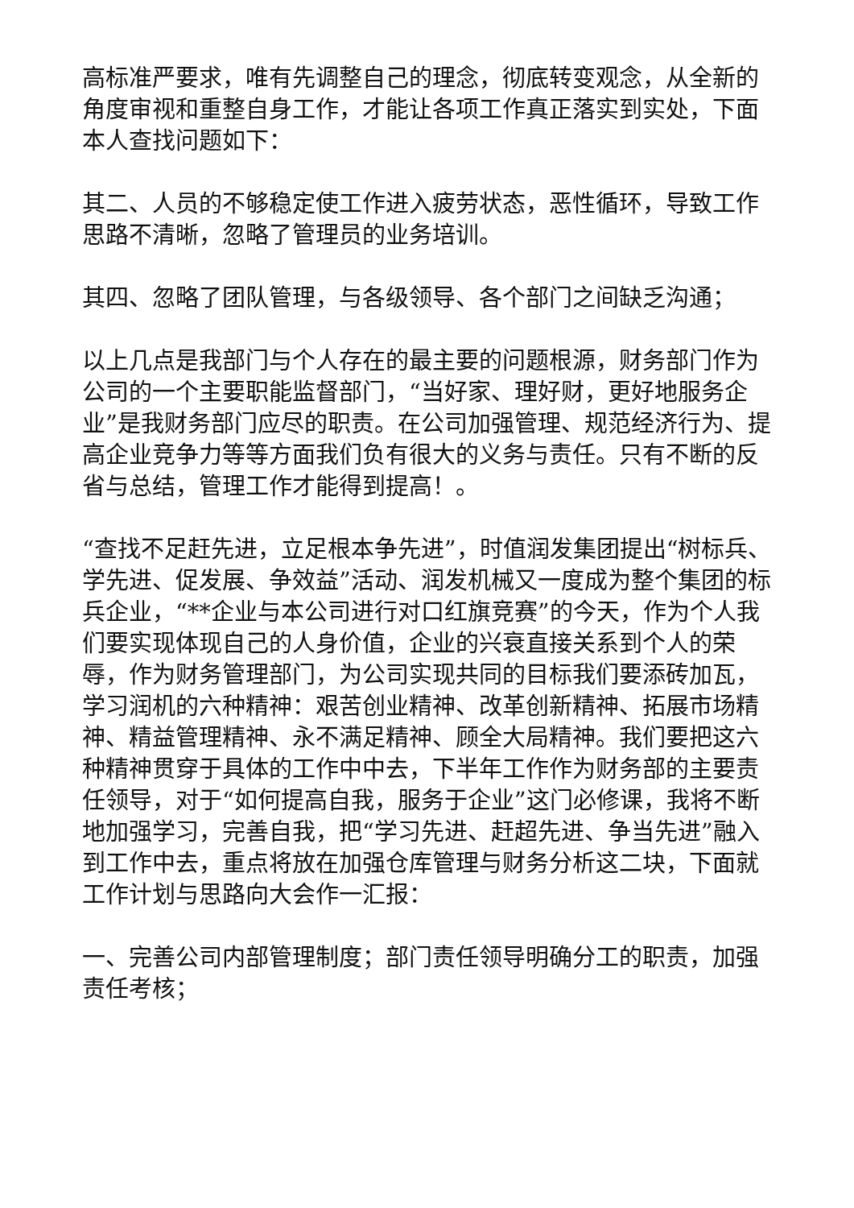高标准严要求，唯有先调整自己的理念，彻底转变观念，从全新的角度审视和重整自身工作，才能让各项工作真正落实到实处，下面本人查找问题如下：
其二、人员的不够稳定使工作进入疲劳状态，恶性循环，导致工作思路不清晰，忽略了管理员的业务培训。
其四、忽略了团队管理，与各级领导、各个部门之间缺乏沟通；
以上几点是我部门与个人存在的最主要的问题根源，财务部门作为公司的一个主要职能监督部门，“当好家、理好财，更好地服务企业”是我财务部门应尽的职责。在公司加强管理、规范经济行为、提高企业竞争力等等方面我们负有很大的义务与责任。只有不断的反省与总结，管理工作才能得到提高！。
“查找不足赶先进，立足根本争先进”，时值润发集团提出“树标兵、学先进、促发展、争效益”活动、润发机械又一度成为整个集团的标兵企业，“**企业与本公司进行对口红旗竞赛”的今天，作为个人我们要实现体现自己的人身价值，企业的兴衰直接关系到个人的荣辱，作为财务管理部门，为公司实现共同的目标我们要添砖加瓦，学习润机的六种精神：艰苦创业精神、改革创新精神、拓展市场精神、精益管理精神、永不满足精神、顾全大局精神。我们要把这六种精神贯穿于具体的工作中中去，下半年工作作为财务部的主要责任领导，对于“如何提高自我，服务于企业”这门必修课，我将不断地加强学习，完善自我，把“学习先进、赶超先进、争当先进”融入到工作中去，重点将放在加强仓库管理与财务分析这二块，下面就工作计划与思路向大会作一汇报：
一、完善公司内部管理制度；部门责任领导明确分工的职责，加强责任考核；